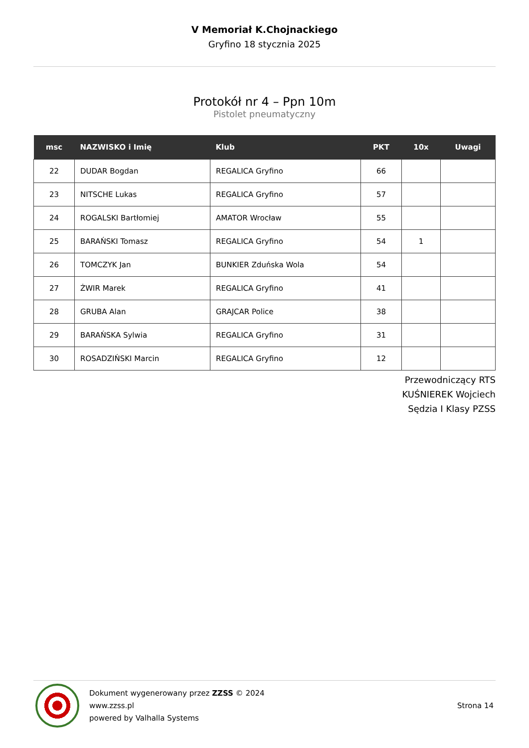V Memoriał K.Chojnackiego
Gryfino 18 stycznia 2025
Protokół nr 4 – Ppn 10m
Pistolet pneumatyczny
| msc | NAZWISKO i Imię | Klub | PKT | 10x | Uwagi |
| --- | --- | --- | --- | --- | --- |
| 22 | DUDAR Bogdan | REGALICA Gryfino | 66 | | |
| 23 | NITSCHE Lukas | REGALICA Gryfino | 57 | | |
| 24 | ROGALSKI Bartłomiej | AMATOR Wrocław | 55 | | |
| 25 | BARAŃSKI Tomasz | REGALICA Gryfino | 54 | 1 | |
| 26 | TOMCZYK Jan | BUNKIER Zduńska Wola | 54 | | |
| 27 | ŻWIR Marek | REGALICA Gryfino | 41 | | |
| 28 | GRUBA Alan | GRAJCAR Police | 38 | | |
| 29 | BARAŃSKA Sylwia | REGALICA Gryfino | 31 | | |
| 30 | ROSADZIŃSKI Marcin | REGALICA Gryfino | 12 | | |
Przewodniczący RTS
KUŚNIEREK Wojciech
Sędzia I Klasy PZSS
Dokument wygenerowany przez ZZSS © 2024
www.zzss.pl
powered by Valhalla Systems
Strona 14